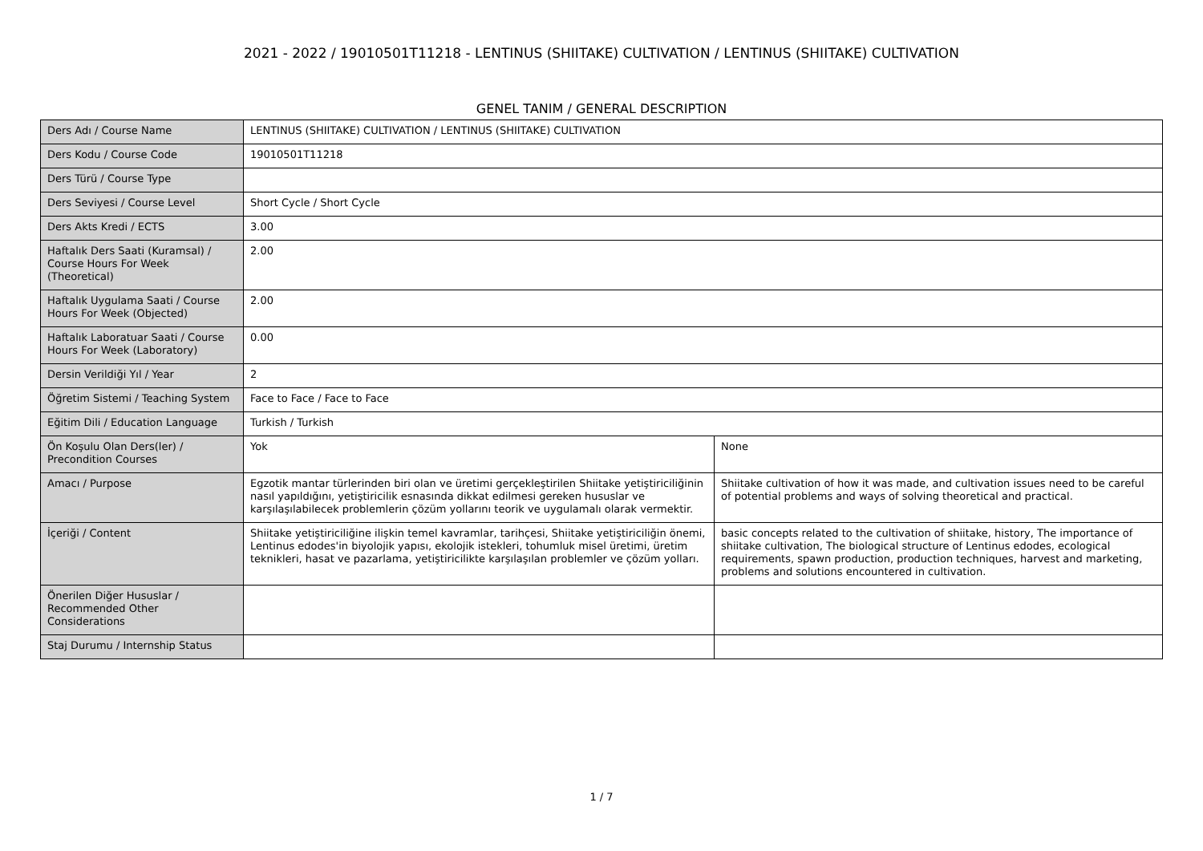2021 - 2022 / 19010501T11218 - LENTINUS (SHIITAKE) CULTIVATION / LENTINUS (SHIITAKE) CULTIVATION
GENEL TANIM / GENERAL DESCRIPTION
| Ders Adı / Course Name | LENTINUS (SHIITAKE) CULTIVATION / LENTINUS (SHIITAKE) CULTIVATION | |
| Ders Kodu / Course Code | 19010501T11218 | |
| Ders Türü / Course Type | | |
| Ders Seviyesi / Course Level | Short Cycle / Short Cycle | |
| Ders Akts Kredi / ECTS | 3.00 | |
| Haftalık Ders Saati (Kuramsal) / Course Hours For Week (Theoretical) | 2.00 | |
| Haftalık Uygulama Saati / Course Hours For Week (Objected) | 2.00 | |
| Haftalık Laboratuar Saati / Course Hours For Week (Laboratory) | 0.00 | |
| Dersin Verildiği Yıl / Year | 2 | |
| Öğretim Sistemi / Teaching System | Face to Face / Face to Face | |
| Eğitim Dili / Education Language | Turkish / Turkish | |
| Ön Koşulu Olan Ders(ler) / Precondition Courses | Yok | None |
| Amacı / Purpose | Egzotik mantar türlerinden biri olan ve üretimi gerçekleştirilen Shiitake yetiştiriciliğinin nasıl yapıldığını, yetiştiricilik esnasında dikkat edilmesi gereken hususlar ve karşılaşılabilecek problemlerin çözüm yollarını teorik ve uygulamalı olarak vermektir. | Shiitake cultivation of how it was made, and cultivation issues need to be careful of potential problems and ways of solving theoretical and practical. |
| İçeriği / Content | Shiitake yetiştiriciliğine ilişkin temel kavramlar, tarihçesi, Shiitake yetiştiriciliğin önemi, Lentinus edodes'in biyolojik yapısı, ekolojik istekleri, tohumluk misel üretimi, üretim teknikleri, hasat ve pazarlama, yetiştiricilikte karşılaşılan problemler ve çözüm yolları. | basic concepts related to the cultivation of shiitake, history, The importance of shiitake cultivation, The biological structure of Lentinus edodes, ecological requirements, spawn production, production techniques, harvest and marketing, problems and solutions encountered in cultivation. |
| Önerilen Diğer Hususlar / Recommended Other Considerations | | |
| Staj Durumu / Internship Status | | |
1 / 7